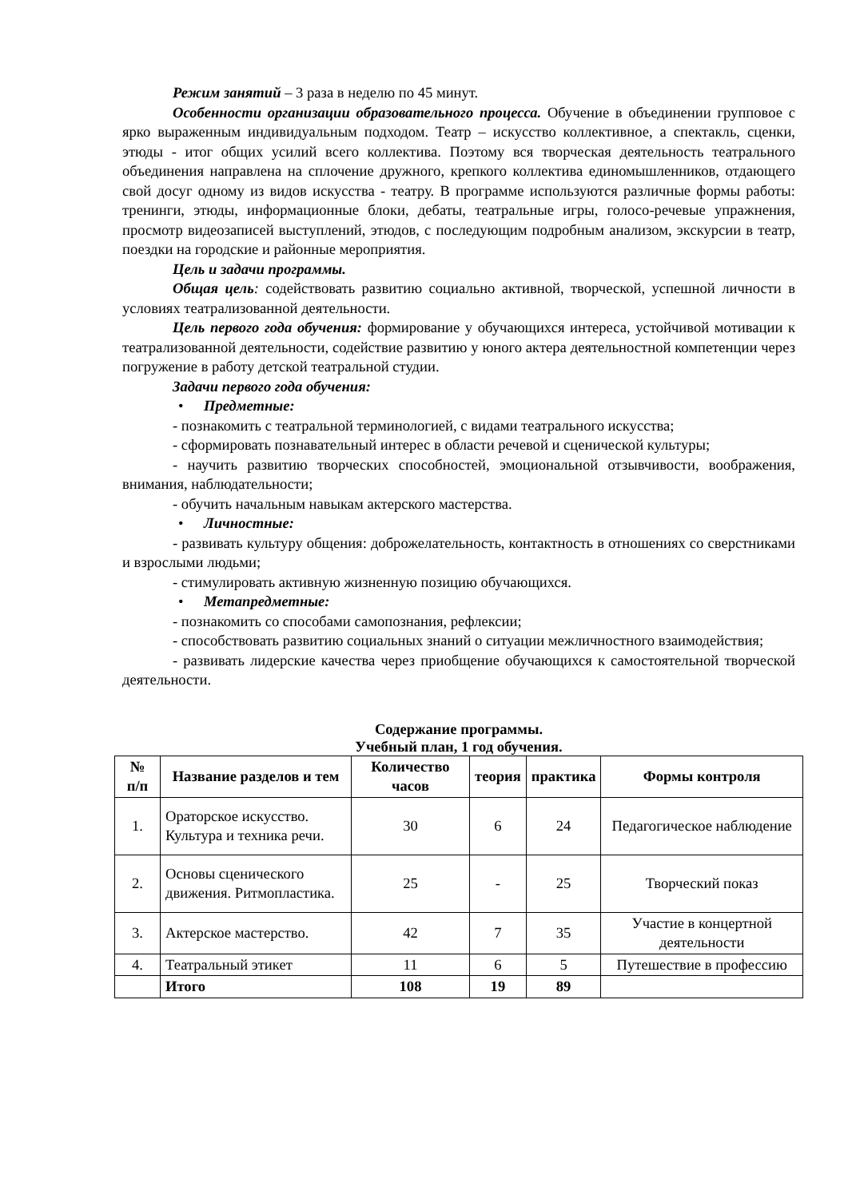Режим занятий – 3 раза в неделю по 45 минут.
Особенности организации образовательного процесса. Обучение в объединении групповое с ярко выраженным индивидуальным подходом. Театр – искусство коллективное, а спектакль, сценки, этюды - итог общих усилий всего коллектива. Поэтому вся творческая деятельность театрального объединения направлена на сплочение дружного, крепкого коллектива единомышленников, отдающего свой досуг одному из видов искусства - театру. В программе используются различные формы работы: тренинги, этюды, информационные блоки, дебаты, театральные игры, голосо-речевые упражнения, просмотр видеозаписей выступлений, этюдов, с последующим подробным анализом, экскурсии в театр, поездки на городские и районные мероприятия.
Цель и задачи программы.
Общая цель: содействовать развитию социально активной, творческой, успешной личности в условиях театрализованной деятельности.
Цель первого года обучения: формирование у обучающихся интереса, устойчивой мотивации к театрализованной деятельности, содействие развитию у юного актера деятельностной компетенции через погружение в работу детской театральной студии.
Задачи первого года обучения:
• Предметные:
- познакомить с театральной терминологией, с видами театрального искусства;
- сформировать познавательный интерес в области речевой и сценической культуры;
- научить развитию творческих способностей, эмоциональной отзывчивости, воображения, внимания, наблюдательности;
- обучить начальным навыкам актерского мастерства.
• Личностные:
- развивать культуру общения: доброжелательность, контактность в отношениях со сверстниками и взрослыми людьми;
- стимулировать активную жизненную позицию обучающихся.
• Метапредметные:
- познакомить со способами самопознания, рефлексии;
- способствовать развитию социальных знаний о ситуации межличностного взаимодействия;
- развивать лидерские качества через приобщение обучающихся к самостоятельной творческой деятельности.
Содержание программы.
Учебный план, 1 год обучения.
| № п/п | Название разделов и тем | Количество часов | теория | практика | Формы контроля |
| --- | --- | --- | --- | --- | --- |
| 1. | Ораторское искусство. Культура и техника речи. | 30 | 6 | 24 | Педагогическое наблюдение |
| 2. | Основы сценического движения. Ритмопластика. | 25 | - | 25 | Творческий показ |
| 3. | Актерское мастерство. | 42 | 7 | 35 | Участие в концертной деятельности |
| 4. | Театральный этикет | 11 | 6 | 5 | Путешествие в профессию |
| | Итого | 108 | 19 | 89 | |